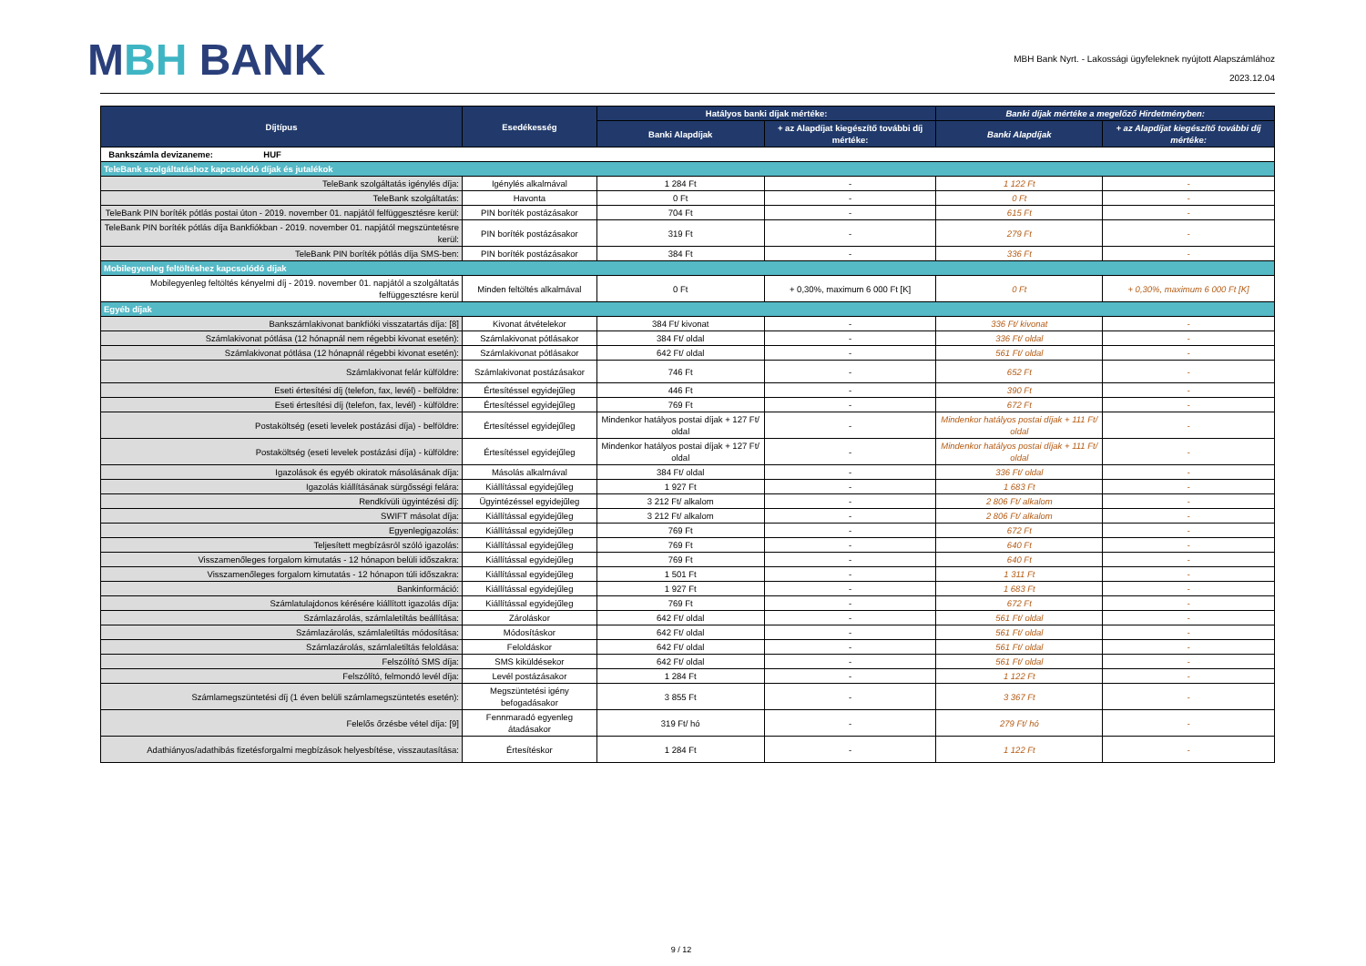MBH BANK
MBH Bank Nyrt. - Lakossági ügyfeleknek nyújtott Alapszámlához
2023.12.04
| Díjtípus | Esedékesség | Hatályos banki díjak mértéke: | | Banki díjak mértéke a megelőző Hirdetményben: | |
| --- | --- | --- | --- | --- | --- |
| | | Banki Alapdíjak | + az Alapdíjat kiegészítő további díj mértéke: | Banki Alapdíjak | + az Alapdíjat kiegészítő további díj mértéke: |
| Bankszámla devizaneme: HUF | | | | | |
| TeleBank szolgáltatáshoz kapcsolódó díjak és jutalékok | | | | | |
| TeleBank szolgáltatás igénylés díja: | Igénylés alkalmával | 1 284 Ft | - | 1 122 Ft | - |
| TeleBank szolgáltatás: | Havonta | 0 Ft | - | 0 Ft | - |
| TeleBank PIN boríték pótlás postai úton - 2019. november 01. napjától felfüggesztésre kerül: | PIN boríték postázásakor | 704 Ft | - | 615 Ft | - |
| TeleBank PIN boríték pótlás díja Bankfiókban - 2019. november 01. napjától megszüntetésre kerül: | PIN boríték postázásakor | 319 Ft | - | 279 Ft | - |
| TeleBank PIN boríték pótlás díja SMS-ben: | PIN boríték postázásakor | 384 Ft | - | 336 Ft | - |
| Mobilegyenleg feltöltéshez kapcsolódó díjak | | | | | |
| Mobilegyenleg feltöltés kényelmi díj - 2019. november 01. napjától a szolgáltatás felfüggesztésre kerül | Minden feltöltés alkalmával | 0 Ft | + 0,30%, maximum 6 000 Ft [K] | 0 Ft | + 0,30%, maximum 6 000 Ft [K] |
| Egyéb díjak | | | | | |
| Bankszámlakivonat bankfióki visszatartás díja: [8] | Kivonat átvételekor | 384 Ft/ kivonat | - | 336 Ft/ kivonat | - |
| Számlakivonat pótlása (12 hónapnál nem régebbi kivonat esetén): | Számlakivonat pótlásakor | 384 Ft/ oldal | - | 336 Ft/ oldal | - |
| Számlakivonat pótlása (12 hónapnál régebbi kivonat esetén): | Számlakivonat pótlásakor | 642 Ft/ oldal | - | 561 Ft/ oldal | - |
| Számlakivonat felár külföldre: | Számlakivonat postázásakor | 746 Ft | - | 652 Ft | - |
| Eseti értesítési díj (telefon, fax, levél) - belföldre: | Értesítéssel egyidejűleg | 446 Ft | - | 390 Ft | - |
| Eseti értesítési díj (telefon, fax, levél) - külföldre: | Értesítéssel egyidejűleg | 769 Ft | - | 672 Ft | - |
| Postaköltség (eseti levelek postázási díja) - belföldre: | Értesítéssel egyidejűleg | Mindenkor hatályos postai díjak + 127 Ft/ oldal | - | Mindenkor hatályos postai díjak + 111 Ft/ oldal | - |
| Postaköltség (eseti levelek postázási díja) - külföldre: | Értesítéssel egyidejűleg | Mindenkor hatályos postai díjak + 127 Ft/ oldal | - | Mindenkor hatályos postai díjak + 111 Ft/ oldal | - |
| Igazolások és egyéb okiratok másolásának díja: | Másolás alkalmával | 384 Ft/ oldal | - | 336 Ft/ oldal | - |
| Igazolás kiállításának sürgősségi felára: | Kiállítással egyidejűleg | 1 927 Ft | - | 1 683 Ft | - |
| Rendkívüli ügyintézési díj: | Ügyintézéssel egyidejűleg | 3 212 Ft/ alkalom | - | 2 806 Ft/ alkalom | - |
| SWIFT másolat díja: | Kiállítással egyidejűleg | 3 212 Ft/ alkalom | - | 2 806 Ft/ alkalom | - |
| Egyenlegigazolás: | Kiállítással egyidejűleg | 769 Ft | - | 672 Ft | - |
| Teljesített megbízásról szóló igazolás: | Kiállítással egyidejűleg | 769 Ft | - | 640 Ft | - |
| Visszamenőleges forgalom kimutatás - 12 hónapon belüli időszakra: | Kiállítással egyidejűleg | 769 Ft | - | 640 Ft | - |
| Visszamenőleges forgalom kimutatás - 12 hónapon túli időszakra: | Kiállítással egyidejűleg | 1 501 Ft | - | 1 311 Ft | - |
| Bankinformáció: | Kiállítással egyidejűleg | 1 927 Ft | - | 1 683 Ft | - |
| Számlatulajdonos kérésére kiállított igazolás díja: | Kiállítással egyidejűleg | 769 Ft | - | 672 Ft | - |
| Számlazárolás, számlaletiltás beállítása: | Zároláskor | 642 Ft/ oldal | - | 561 Ft/ oldal | - |
| Számlazárolás, számlaletiltás módosítása: | Módosításkor | 642 Ft/ oldal | - | 561 Ft/ oldal | - |
| Számlazárolás, számlaletiltás feloldása: | Feloldáskor | 642 Ft/ oldal | - | 561 Ft/ oldal | - |
| Felszólító SMS díja: | SMS kiküldésekor | 642 Ft/ oldal | - | 561 Ft/ oldal | - |
| Felszólító, felmondó levél díja: | Levél postázásakor | 1 284 Ft | - | 1 122 Ft | - |
| Számlamegszüntetési díj (1 éven belüli számlamegszüntetés esetén): | Megszüntetési igény befogadásakor | 3 855 Ft | - | 3 367 Ft | - |
| Felelős őrzésbe vétel díja: [9] | Fennmaradó egyenleg átadásakor | 319 Ft/ hó | - | 279 Ft/ hó | - |
| Adathiányos/adathibás fizetésforgalmi megbízások helyesbítése, visszautasítása: | Értesítéskor | 1 284 Ft | - | 1 122 Ft | - |
9 / 12